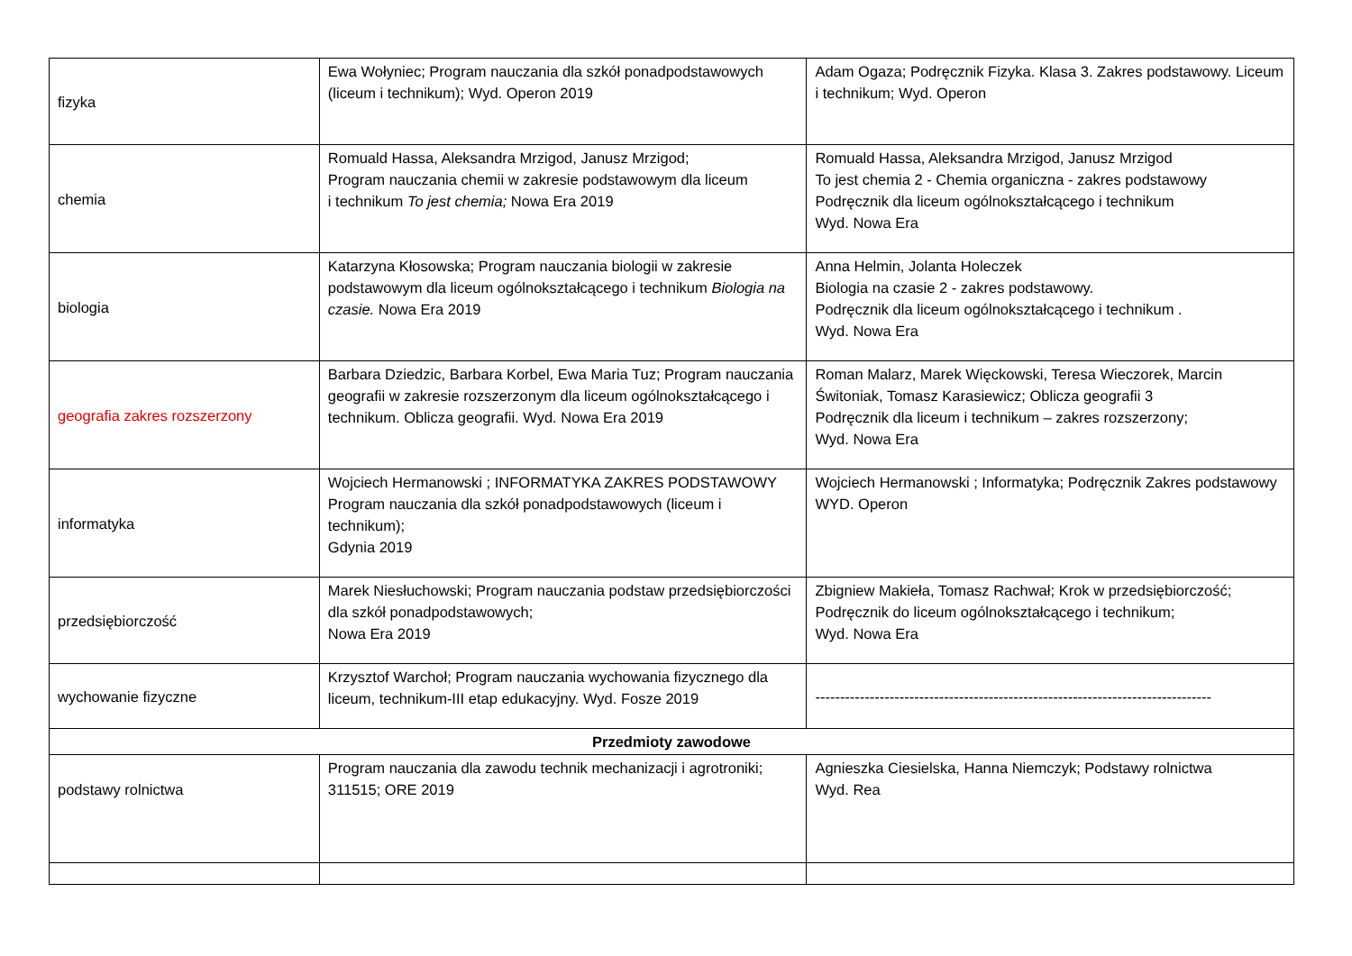| fizyka | Ewa Wołyniec; Program nauczania dla szkół ponadpodstawowych (liceum i technikum); Wyd. Operon 2019 | Adam Ogaza; Podręcznik Fizyka. Klasa 3. Zakres podstawowy. Liceum i technikum; Wyd. Operon |
| chemia | Romuald Hassa, Aleksandra Mrzigod, Janusz Mrzigod; Program nauczania chemii w zakresie podstawowym dla liceum i technikum To jest chemia; Nowa Era 2019 | Romuald Hassa, Aleksandra Mrzigod, Janusz Mrzigod To jest chemia 2 - Chemia organiczna - zakres podstawowy Podręcznik dla liceum ogólnokształcącego i technikum Wyd. Nowa Era |
| biologia | Katarzyna Kłosowska; Program nauczania biologii w zakresie podstawowym dla liceum ogólnokształcącego i technikum Biologia na czasie. Nowa Era 2019 | Anna Helmin, Jolanta Holeczek Biologia na czasie 2 - zakres podstawowy. Podręcznik dla liceum ogólnokształcącego i technikum . Wyd. Nowa Era |
| geografia zakres rozszerzony | Barbara Dziedzic, Barbara Korbel, Ewa Maria Tuz; Program nauczania geografii w zakresie rozszerzonym dla liceum ogólnokształcącego i technikum. Oblicza geografii. Wyd. Nowa Era 2019 | Roman Malarz, Marek Więckowski, Teresa Wieczorek, Marcin Świtoniak, Tomasz Karasiewicz; Oblicza geografii 3 Podręcznik dla liceum i technikum – zakres rozszerzony; Wyd. Nowa Era |
| informatyka | Wojciech Hermanowski ; INFORMATYKA ZAKRES PODSTAWOWY Program nauczania dla szkół ponadpodstawowych (liceum i technikum); Gdynia 2019 | Wojciech Hermanowski ; Informatyka; Podręcznik Zakres podstawowy WYD. Operon |
| przedsiębiorczość | Marek Niesłuchowski; Program nauczania podstaw przedsiębiorczości dla szkół ponadpodstawowych; Nowa Era 2019 | Zbigniew Makieła, Tomasz Rachwał; Krok w przedsiębiorczość; Podręcznik do liceum ogólnokształcącego i technikum; Wyd. Nowa Era |
| wychowanie fizyczne | Krzysztof Warchoł; Program nauczania wychowania fizycznego dla liceum, technikum-III etap edukacyjny. Wyd. Fosze 2019 | -------------------------------------------------------------------------------- |
| Przedmioty zawodowe | | |
| podstawy rolnictwa | Program nauczania dla zawodu technik mechanizacji i agrotroniki; 311515; ORE 2019 | Agnieszka Ciesielska, Hanna Niemczyk; Podstawy rolnictwa Wyd. Rea |